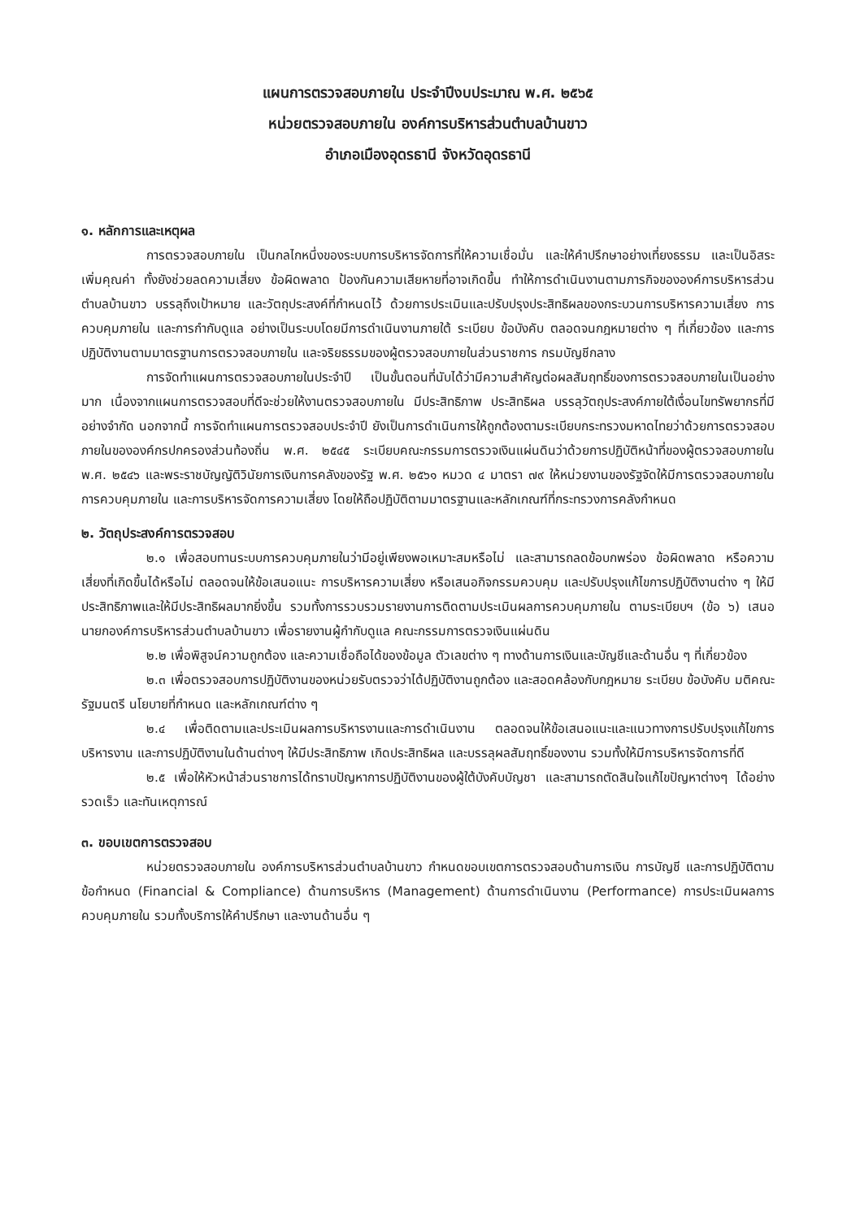แผนการตรวจสอบภายใน ประจำปีงบประมาณ พ.ศ. ๒๕๖๕
หน่วยตรวจสอบภายใน องค์การบริหารส่วนตำบลบ้านขาว
อำเภอเมืองอุดรธานี จังหวัดอุดรธานี
๑. หลักการและเหตุผล
การตรวจสอบภายใน เป็นกลไกหนึ่งของระบบการบริหารจัดการที่ให้ความเชื่อมั่น และให้คำปรึกษาอย่างเที่ยงธรรม และเป็นอิสระ เพิ่มคุณค่า ทั้งยังช่วยลดความเสี่ยง ข้อผิดพลาด ป้องกันความเสียหายที่อาจเกิดขึ้น ทำให้การดำเนินงานตามภารกิจขององค์การบริหารส่วนตำบลบ้านขาว บรรลุถึงเป้าหมาย และวัตถุประสงค์ที่กำหนดไว้ ด้วยการประเมินและปรับปรุงประสิทธิผลของกระบวนการบริหารความเสี่ยง การควบคุมภายใน และการกำกับดูแล อย่างเป็นระบบโดยมีการดำเนินงานภายใต้ ระเบียบ ข้อบังคับ ตลอดจนกฎหมายต่าง ๆ ที่เกี่ยวข้อง และการปฏิบัติงานตามมาตรฐานการตรวจสอบภายใน และจริยธรรมของผู้ตรวจสอบภายในส่วนราชการ กรมบัญชีกลาง
การจัดทำแผนการตรวจสอบภายในประจำปี เป็นขั้นตอนที่นับได้ว่ามีความสำคัญต่อผลสัมฤทธิ์ของการตรวจสอบภายในเป็นอย่างมาก เนื่องจากแผนการตรวจสอบที่ดีจะช่วยให้งานตรวจสอบภายใน มีประสิทธิภาพ ประสิทธิผล บรรลุวัตถุประสงค์ภายใต้เงื่อนไขทรัพยากรที่มีอย่างจำกัด นอกจากนี้ การจัดทำแผนการตรวจสอบประจำปี ยังเป็นการดำเนินการให้ถูกต้องตามระเบียบกระทรวงมหาดไทยว่าด้วยการตรวจสอบภายในขององค์กรปกครองส่วนท้องถิ่น พ.ศ. ๒๕๔๕ ระเบียบคณะกรรมการตรวจเงินแผ่นดินว่าด้วยการปฏิบัติหน้าที่ของผู้ตรวจสอบภายใน พ.ศ. ๒๕๔๖ และพระราชบัญญัติวินัยการเงินการคลังของรัฐ พ.ศ. ๒๕๖๑ หมวด ๔ มาตรา ๗๙ ให้หน่วยงานของรัฐจัดให้มีการตรวจสอบภายใน การควบคุมภายใน และการบริหารจัดการความเสี่ยง โดยให้ถือปฏิบัติตามมาตรฐานและหลักเกณฑ์ที่กระทรวงการคลังกำหนด
๒. วัตถุประสงค์การตรวจสอบ
๒.๑ เพื่อสอบทานระบบการควบคุมภายในว่ามีอยู่เพียงพอเหมาะสมหรือไม่ และสามารถลดข้อบกพร่อง ข้อผิดพลาด หรือความเสี่ยงที่เกิดขึ้นได้หรือไม่ ตลอดจนให้ข้อเสนอแนะ การบริหารความเสี่ยง หรือเสนอกิจกรรมควบคุม และปรับปรุงแก้ไขการปฏิบัติงานต่าง ๆ ให้มีประสิทธิภาพและให้มีประสิทธิผลมากยิ่งขึ้น รวมทั้งการรวบรวมรายงานการติดตามประเมินผลการควบคุมภายใน ตามระเบียบฯ (ข้อ ๖) เสนอนายกองค์การบริหารส่วนตำบลบ้านขาว เพื่อรายงานผู้กำกับดูแล คณะกรรมการตรวจเงินแผ่นดิน
๒.๒ เพื่อพิสูจน์ความถูกต้อง และความเชื่อถือได้ของข้อมูล ตัวเลขต่าง ๆ ทางด้านการเงินและบัญชีและด้านอื่น ๆ ที่เกี่ยวข้อง
๒.๓ เพื่อตรวจสอบการปฏิบัติงานของหน่วยรับตรวจว่าได้ปฏิบัติงานถูกต้อง และสอดคล้องกับกฎหมาย ระเบียบ ข้อบังคับ มติคณะรัฐมนตรี นโยบายที่กำหนด และหลักเกณฑ์ต่าง ๆ
๒.๔ เพื่อติดตามและประเมินผลการบริหารงานและการดำเนินงาน ตลอดจนให้ข้อเสนอแนะและแนวทางการปรับปรุงแก้ไขการบริหารงาน และการปฏิบัติงานในด้านต่างๆ ให้มีประสิทธิภาพ เกิดประสิทธิผล และบรรลุผลสัมฤทธิ์ของงาน รวมทั้งให้มีการบริหารจัดการที่ดี
๒.๕ เพื่อให้หัวหน้าส่วนราชการได้ทราบปัญหาการปฏิบัติงานของผู้ใต้บังคับบัญชา และสามารถตัดสินใจแก้ไขปัญหาต่างๆ ได้อย่างรวดเร็ว และทันเหตุการณ์
๓. ขอบเขตการตรวจสอบ
หน่วยตรวจสอบภายใน องค์การบริหารส่วนตำบลบ้านขาว กำหนดขอบเขตการตรวจสอบด้านการเงิน การบัญชี และการปฏิบัติตามข้อกำหนด (Financial & Compliance) ด้านการบริหาร (Management) ด้านการดำเนินงาน (Performance) การประเมินผลการควบคุมภายใน รวมทั้งบริการให้คำปรึกษา และงานด้านอื่น ๆ